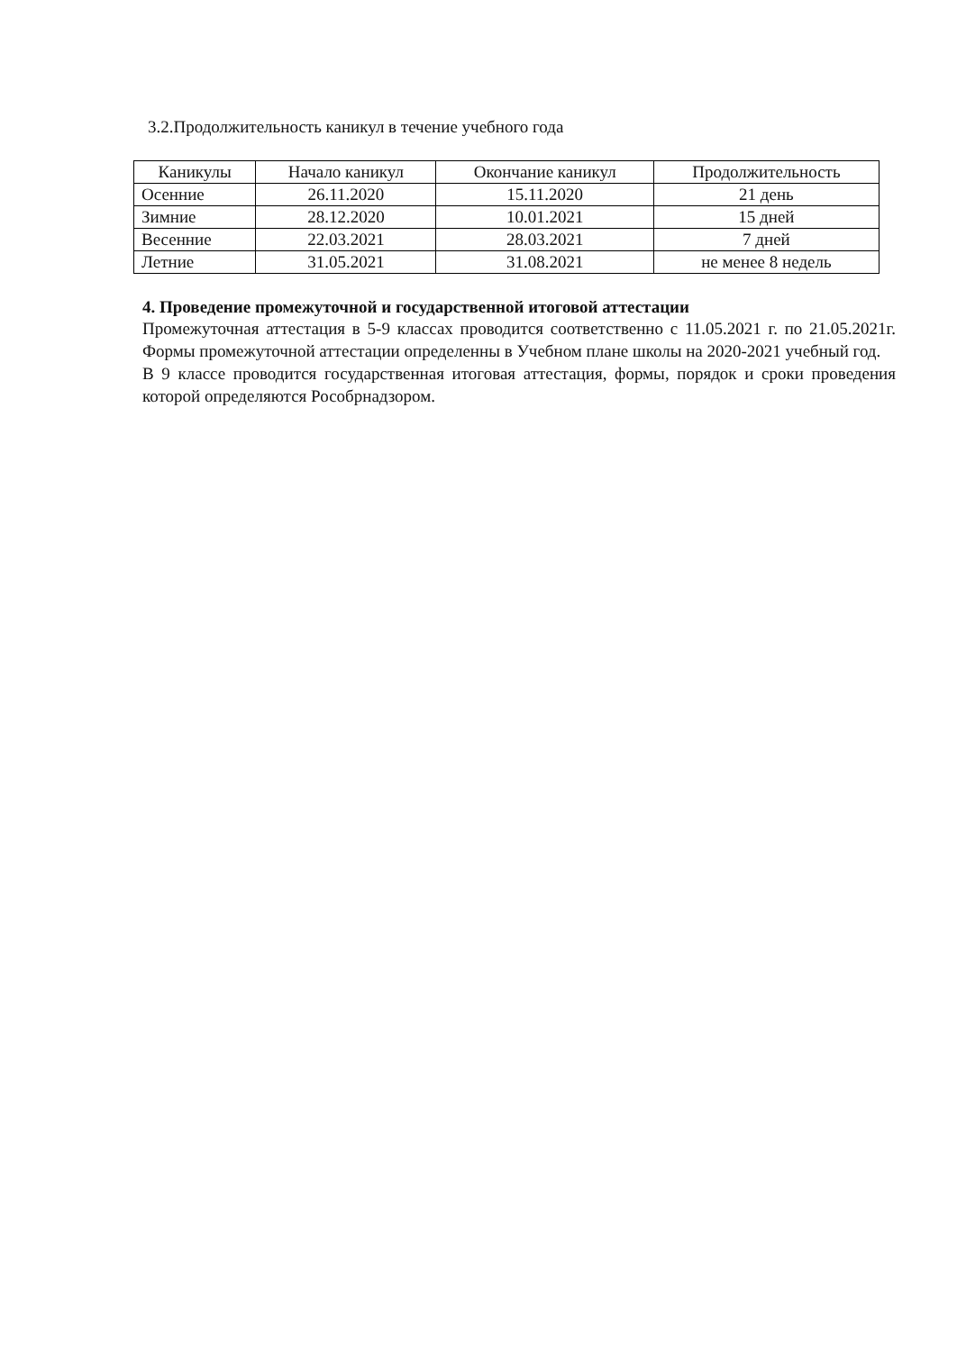3.2.Продолжительность каникул в течение учебного года
| Каникулы | Начало каникул | Окончание каникул | Продолжительность |
| --- | --- | --- | --- |
| Осенние | 26.11.2020 | 15.11.2020 | 21 день |
| Зимние | 28.12.2020 | 10.01.2021 | 15 дней |
| Весенние | 22.03.2021 | 28.03.2021 | 7 дней |
| Летние | 31.05.2021 | 31.08.2021 | не менее 8 недель |
4. Проведение промежуточной и государственной итоговой аттестации
Промежуточная аттестация в 5-9 классах проводится соответственно с 11.05.2021 г. по 21.05.2021г. Формы промежуточной аттестации определенны в Учебном плане школы на 2020-2021 учебный год.
В 9 классе проводится государственная итоговая аттестация, формы, порядок и сроки проведения которой определяются Рособрнадзором.